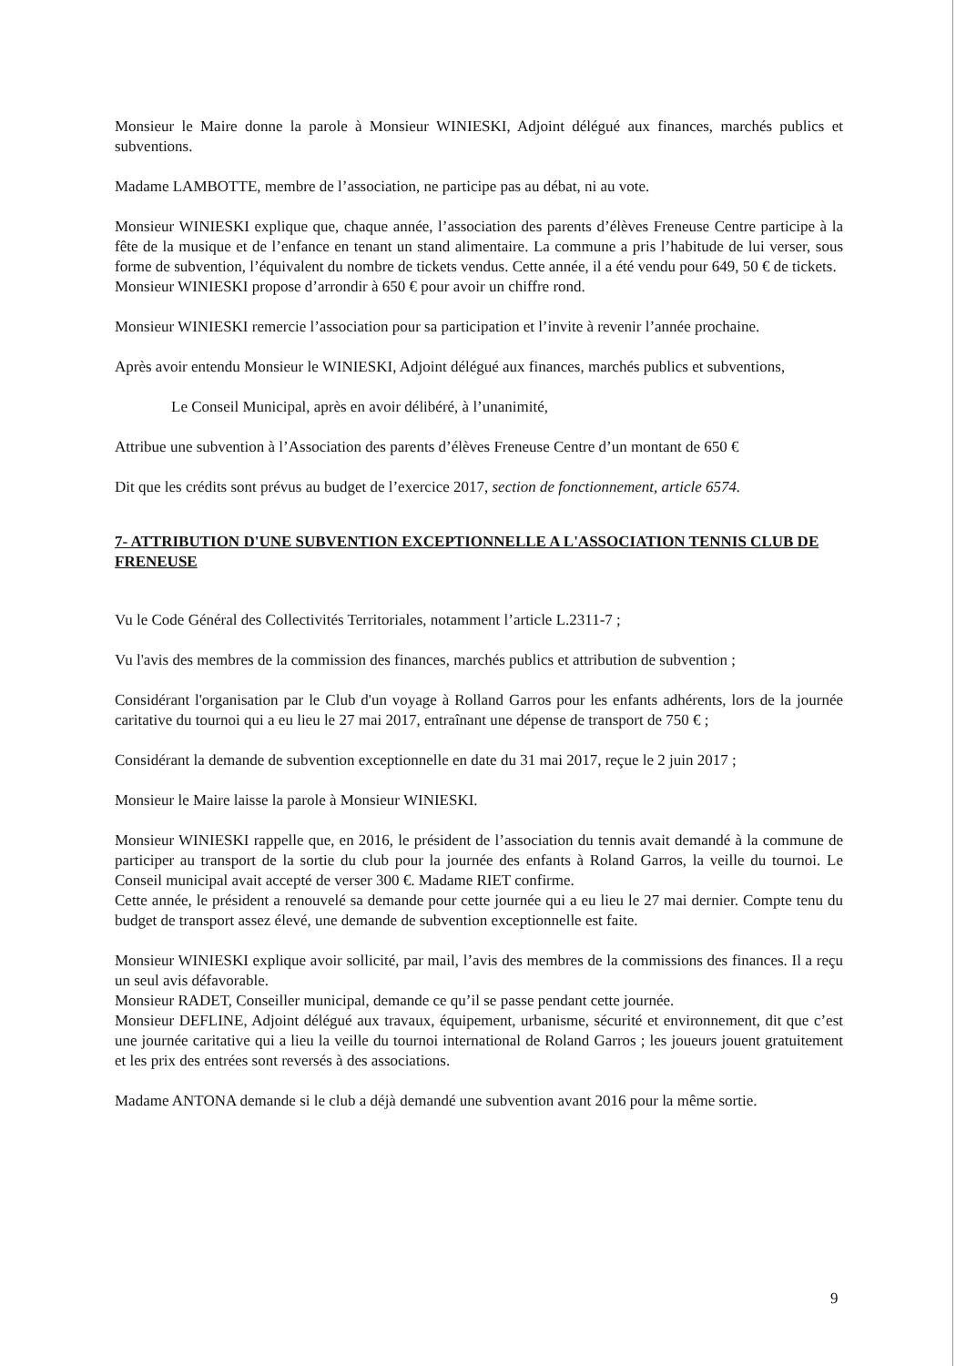Monsieur le Maire donne la parole à Monsieur WINIESKI, Adjoint délégué aux finances, marchés publics et subventions.
Madame LAMBOTTE, membre de l’association, ne participe pas au débat, ni au vote.
Monsieur WINIESKI explique que, chaque année, l’association des parents d’élèves Freneuse Centre participe à la fête de la musique et de l’enfance en tenant un stand alimentaire. La commune a pris l’habitude de lui verser, sous forme de subvention, l’équivalent du nombre de tickets vendus. Cette année, il a été vendu pour 649, 50 € de tickets.
Monsieur WINIESKI propose d’arrondir à 650 € pour avoir un chiffre rond.
Monsieur WINIESKI remercie l’association pour sa participation et l’invite à revenir l’année prochaine.
Après avoir entendu Monsieur le WINIESKI, Adjoint délégué aux finances, marchés publics et subventions,
Le Conseil Municipal, après en avoir délibéré, à l’unanimité,
Attribue une subvention à l’Association des parents d’élèves Freneuse Centre d’un montant de 650 €
Dit que les crédits sont prévus au budget de l’exercice 2017, section de fonctionnement, article 6574.
7- ATTRIBUTION D'UNE SUBVENTION EXCEPTIONNELLE A L'ASSOCIATION TENNIS CLUB DE FRENEUSE
Vu le Code Général des Collectivités Territoriales, notamment l’article L.2311-7 ;
Vu l'avis des membres de la commission des finances, marchés publics et attribution de subvention ;
Considérant l'organisation par le Club d'un voyage à Rolland Garros pour les enfants adhérents, lors de la journée caritative du tournoi qui a eu lieu le 27 mai 2017, entraînant une dépense de transport de 750 € ;
Considérant la demande de subvention exceptionnelle en date du 31 mai 2017, reçue le 2 juin 2017 ;
Monsieur le Maire laisse la parole à Monsieur WINIESKI.
Monsieur WINIESKI rappelle que, en 2016, le président de l’association du tennis avait demandé à la commune de participer au transport de la sortie du club pour la journée des enfants à Roland Garros, la veille du tournoi. Le Conseil municipal avait accepté de verser 300 €. Madame RIET confirme.
Cette année, le président a renouvelé sa demande pour cette journée qui a eu lieu le 27 mai dernier. Compte tenu du budget de transport assez élevé, une demande de subvention exceptionnelle est faite.
Monsieur WINIESKI explique avoir sollicité, par mail, l’avis des membres de la commissions des finances. Il a reçu un seul avis défavorable.
Monsieur RADET, Conseiller municipal, demande ce qu’il se passe pendant cette journée.
Monsieur DEFLINE, Adjoint délégué aux travaux, équipement, urbanisme, sécurité et environnement, dit que c’est une journée caritative qui a lieu la veille du tournoi international de Roland Garros ; les joueurs jouent gratuitement et les prix des entrées sont reversés à des associations.
Madame ANTONA demande si le club a déjà demandé une subvention avant 2016 pour la même sortie.
9